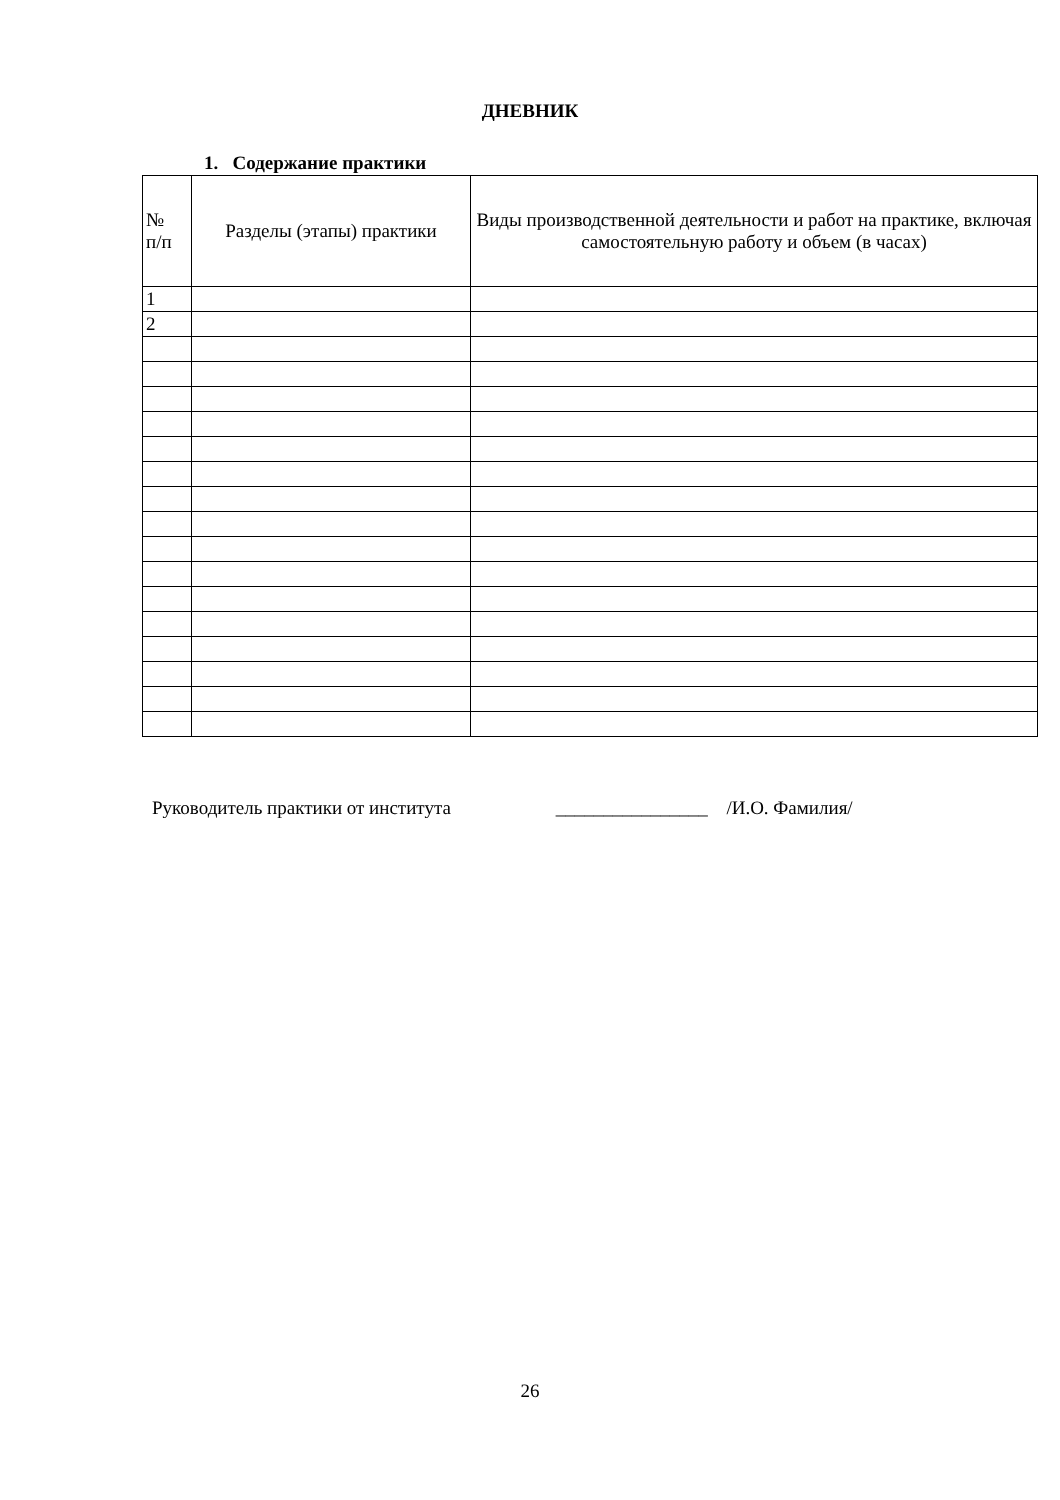ДНЕВНИК
1. Содержание практики
| № п/п | Разделы (этапы) практики | Виды производственной деятельности и работ на практике, включая самостоятельную работу и объем (в часах) |
| --- | --- | --- |
| 1 | | |
| 2 | | |
Руководитель практики от института ________________ /И.О. Фамилия/
26